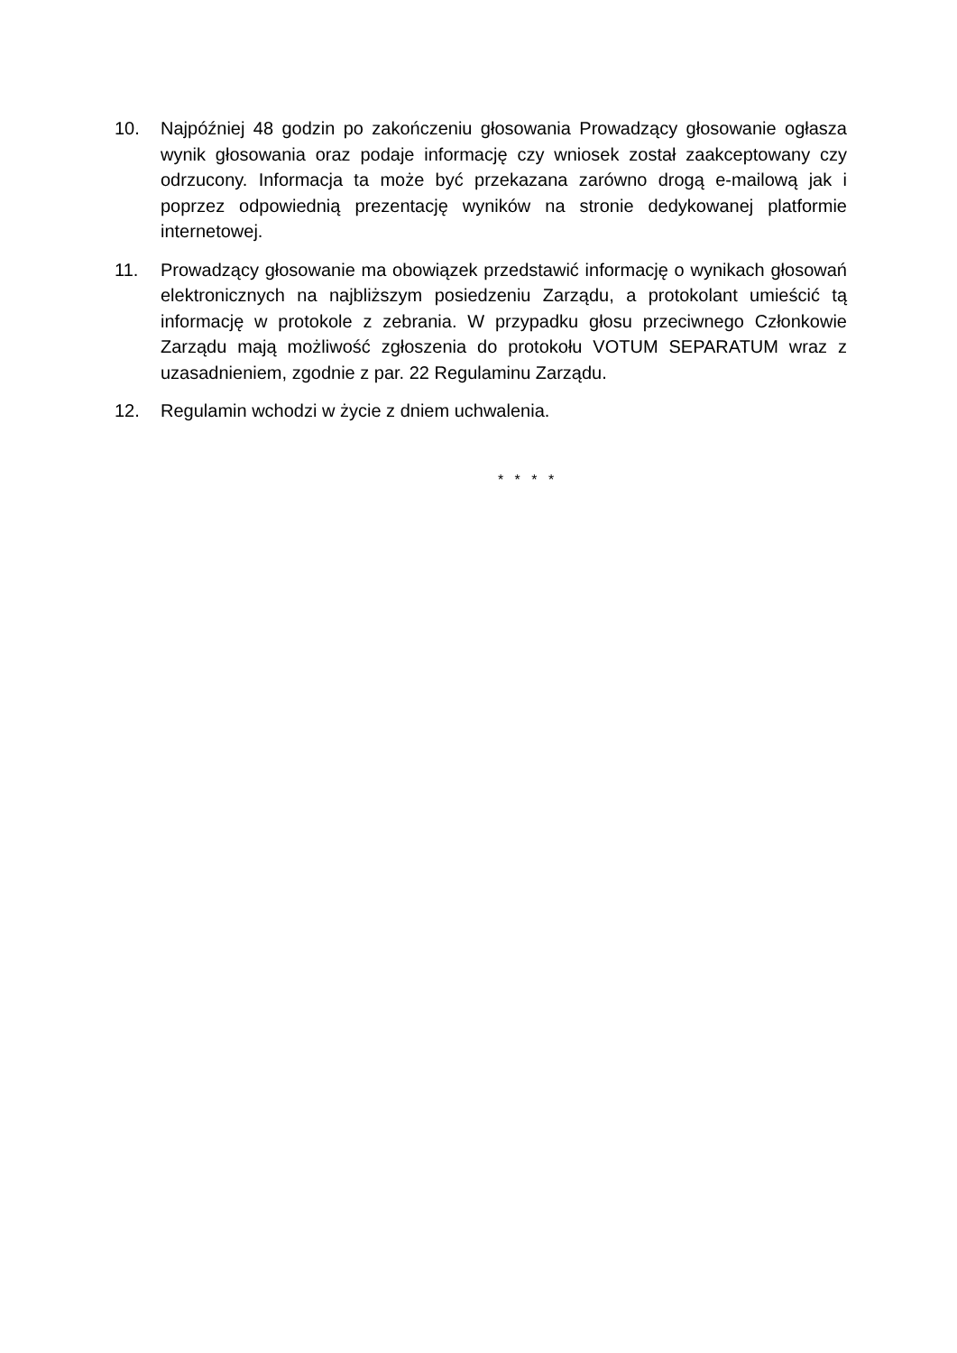10. Najpóźniej 48 godzin po zakończeniu głosowania Prowadzący głosowanie ogłasza wynik głosowania oraz podaje informację czy wniosek został zaakceptowany czy odrzucony. Informacja ta może być przekazana zarówno drogą e-mailową jak i poprzez odpowiednią prezentację wyników na stronie dedykowanej platformie internetowej.
11. Prowadzący głosowanie ma obowiązek przedstawić informację o wynikach głosowań elektronicznych na najbliższym posiedzeniu Zarządu, a protokolant umieścić tą informację w protokole z zebrania. W przypadku głosu przeciwnego Członkowie Zarządu mają możliwość zgłoszenia do protokołu VOTUM SEPARATUM wraz z uzasadnieniem, zgodnie z par. 22 Regulaminu Zarządu.
12. Regulamin wchodzi w życie z dniem uchwalenia.
* * * *